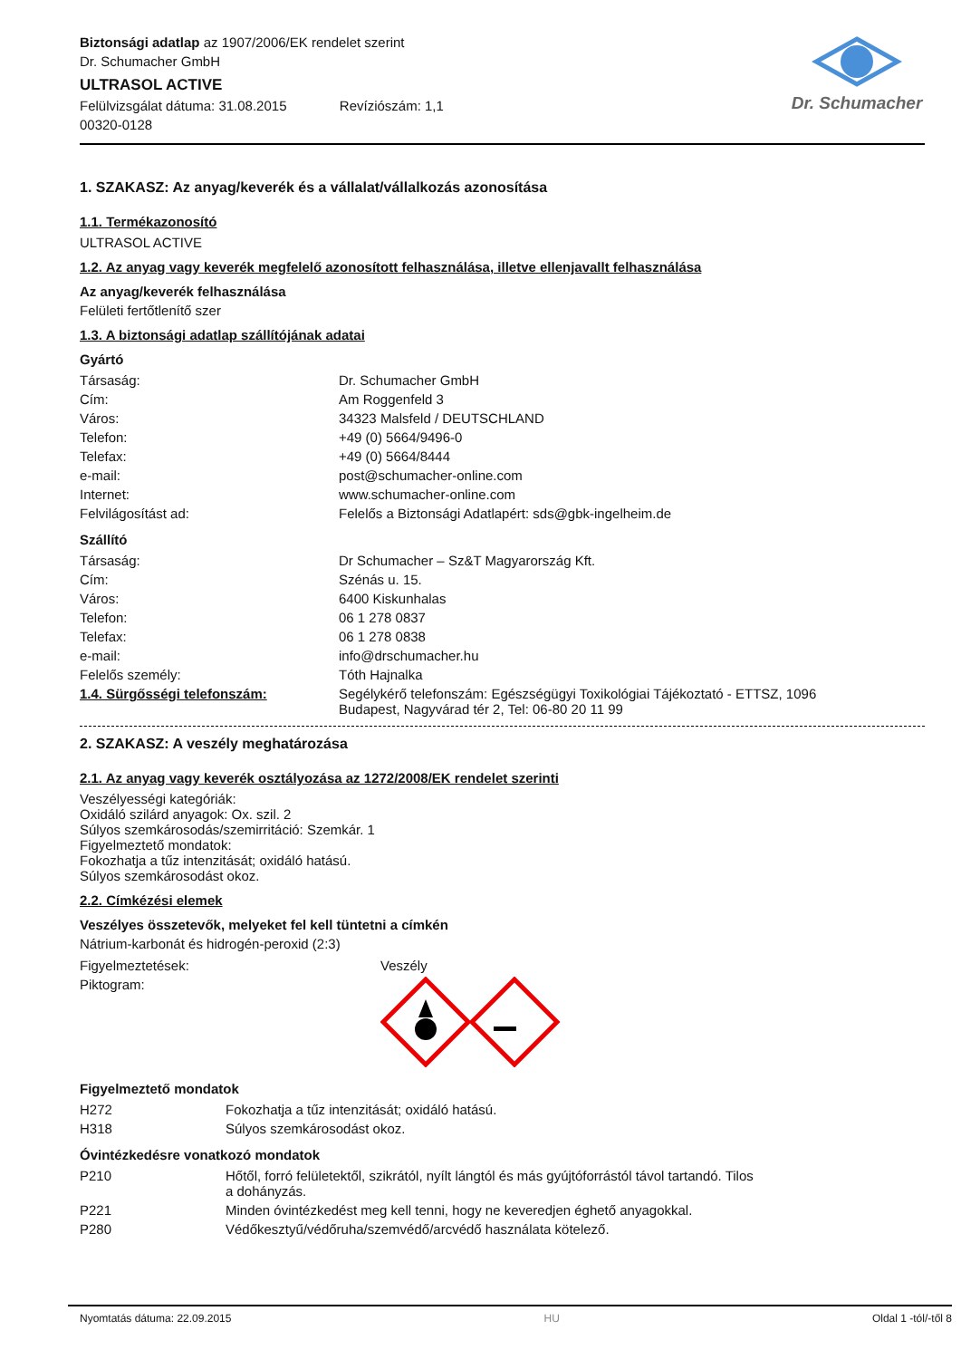Biztonsági adatlap az 1907/2006/EK rendelet szerint
Dr. Schumacher GmbH
ULTRASOL ACTIVE
Felülvizsgálat dátuma: 31.08.2015 Revíziószám: 1,1
00320-0128
Dr. Schumacher
1. SZAKASZ: Az anyag/keverék és a vállalat/vállalkozás azonosítása
1.1. Termékazonosító
ULTRASOL ACTIVE
1.2. Az anyag vagy keverék megfelelő azonosított felhasználása, illetve ellenjavallt felhasználása
Az anyag/keverék felhasználása
Felületi fertőtlenítő szer
1.3. A biztonsági adatlap szállítójának adatai
Gyártó
| Társaság: | Dr. Schumacher GmbH |
| Cím: | Am Roggenfeld 3 |
| Város: | 34323 Malsfeld / DEUTSCHLAND |
| Telefon: | +49 (0) 5664/9496-0 |
| Telefax: | +49 (0) 5664/8444 |
| e-mail: | post@schumacher-online.com |
| Internet: | www.schumacher-online.com |
| Felvilágosítást ad: | Felelős a Biztonsági Adatlapért: sds@gbk-ingelheim.de |
Szállító
| Társaság: | Dr Schumacher – Sz&T Magyarország Kft. |
| Cím: | Szénás u. 15. |
| Város: | 6400 Kiskunhalas |
| Telefon: | 06 1 278 0837 |
| Telefax: | 06 1 278 0838 |
| e-mail: | info@drschumacher.hu |
| Felelős személy: | Tóth Hajnalka |
| 1.4. Sürgősségi telefonszám: | Segélykérő telefonszám: Egészségügyi Toxikológiai Tájékoztató - ETTSZ, 1096 Budapest, Nagyvárad tér 2, Tel: 06-80 20 11 99 |
2. SZAKASZ: A veszély meghatározása
2.1. Az anyag vagy keverék osztályozása az 1272/2008/EK rendelet szerinti
Veszélyességi kategóriák:
Oxidáló szilárd anyagok: Ox. szil. 2
Súlyos szemkárosodás/szemirritáció: Szemkár. 1
Figyelmeztető mondatok:
Fokozhatja a tűz intenzitását; oxidáló hatású.
Súlyos szemkárosodást okoz.
2.2. Címkézési elemek
Veszélyes összetevők, melyeket fel kell tüntetni a címkén
Nátrium-karbonát és hidrogén-peroxid (2:3)
| Figyelmeztetések: | Veszély |
| Piktogram: | |
Figyelmeztető mondatok
| H272 | Fokozhatja a tűz intenzitását; oxidáló hatású. |
| H318 | Súlyos szemkárosodást okoz. |
Óvintézkedésre vonatkozó mondatok
| P210 | Hőtől, forró felületektől, szikrától, nyílt lángtól és más gyújtóforrástól távol tartandó. Tilos a dohányzás. |
| P221 | Minden óvintézkedést meg kell tenni, hogy ne keveredjen éghető anyagokkal. |
| P280 | Védőkesztyű/védőruha/szemvédő/arcvédő használata kötelező. |
Nyomtatás dátuma: 22.09.2015 HU Oldal 1 -tól/-től 8